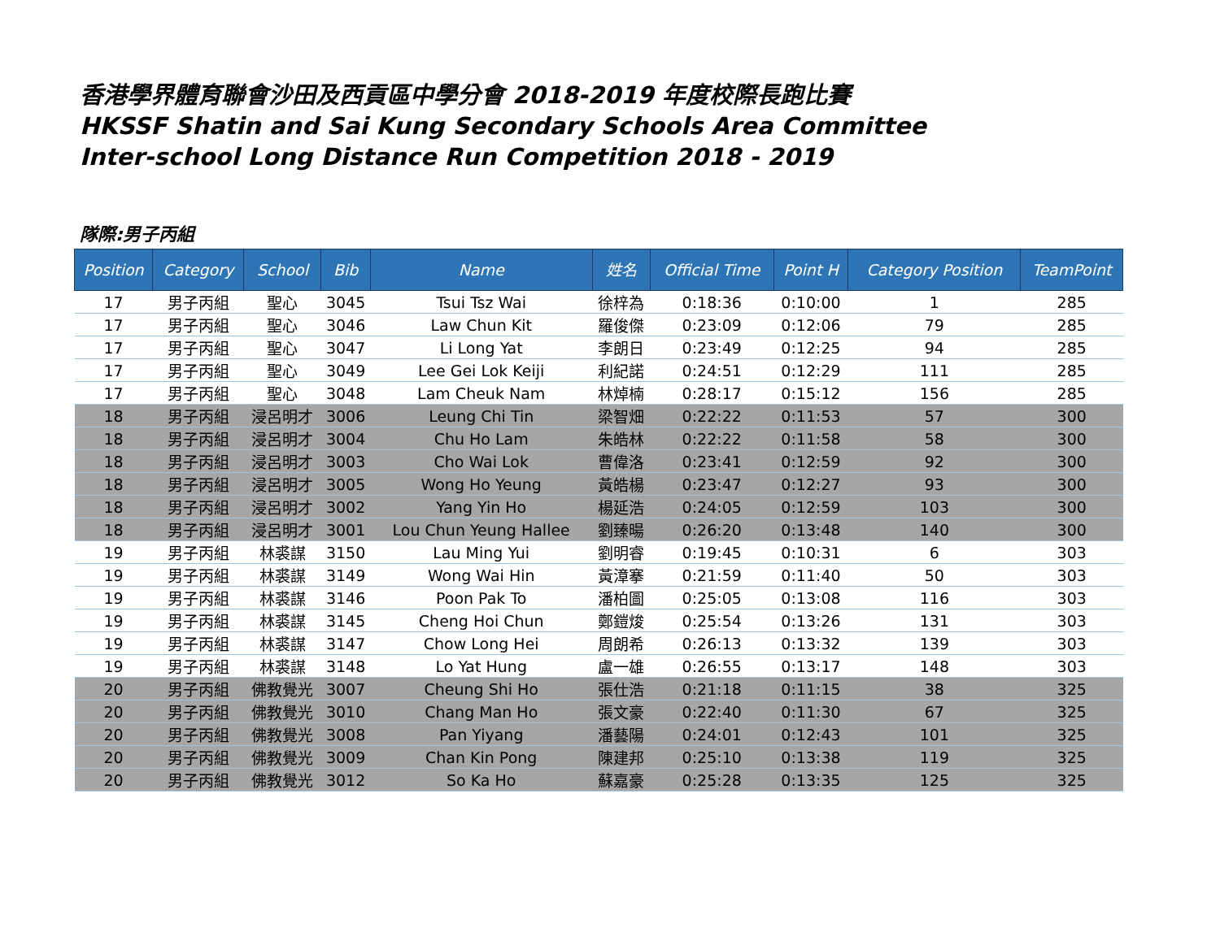香港學界體育聯會沙田及西貢區中學分會 2018-2019 年度校際長跑比賽
HKSSF Shatin and Sai Kung Secondary Schools Area Committee
Inter-school Long Distance Run Competition 2018 - 2019
隊際:男子丙組
| Position | Category | School | Bib | Name | 姓名 | Official Time | Point H | Category Position | TeamPoint |
| --- | --- | --- | --- | --- | --- | --- | --- | --- | --- |
| 17 | 男子丙組 | 聖心 | 3045 | Tsui Tsz Wai | 徐梓為 | 0:18:36 | 0:10:00 | 1 | 285 |
| 17 | 男子丙組 | 聖心 | 3046 | Law Chun Kit | 羅俊傑 | 0:23:09 | 0:12:06 | 79 | 285 |
| 17 | 男子丙組 | 聖心 | 3047 | Li Long Yat | 李朗日 | 0:23:49 | 0:12:25 | 94 | 285 |
| 17 | 男子丙組 | 聖心 | 3049 | Lee Gei Lok Keiji | 利紀諾 | 0:24:51 | 0:12:29 | 111 | 285 |
| 17 | 男子丙組 | 聖心 | 3048 | Lam Cheuk Nam | 林焯楠 | 0:28:17 | 0:15:12 | 156 | 285 |
| 18 | 男子丙組 | 浸呂明才 | 3006 | Leung Chi Tin | 梁智畑 | 0:22:22 | 0:11:53 | 57 | 300 |
| 18 | 男子丙組 | 浸呂明才 | 3004 | Chu Ho Lam | 朱皓林 | 0:22:22 | 0:11:58 | 58 | 300 |
| 18 | 男子丙組 | 浸呂明才 | 3003 | Cho Wai Lok | 曹偉洛 | 0:23:41 | 0:12:59 | 92 | 300 |
| 18 | 男子丙組 | 浸呂明才 | 3005 | Wong Ho Yeung | 黃皓楊 | 0:23:47 | 0:12:27 | 93 | 300 |
| 18 | 男子丙組 | 浸呂明才 | 3002 | Yang Yin Ho | 楊延浩 | 0:24:05 | 0:12:59 | 103 | 300 |
| 18 | 男子丙組 | 浸呂明才 | 3001 | Lou Chun Yeung Hallee | 劉臻暘 | 0:26:20 | 0:13:48 | 140 | 300 |
| 19 | 男子丙組 | 林裘謀 | 3150 | Lau Ming Yui | 劉明睿 | 0:19:45 | 0:10:31 | 6 | 303 |
| 19 | 男子丙組 | 林裘謀 | 3149 | Wong Wai Hin | 黃漳搴 | 0:21:59 | 0:11:40 | 50 | 303 |
| 19 | 男子丙組 | 林裘謀 | 3146 | Poon Pak To | 潘柏圖 | 0:25:05 | 0:13:08 | 116 | 303 |
| 19 | 男子丙組 | 林裘謀 | 3145 | Cheng Hoi Chun | 鄭鎧焌 | 0:25:54 | 0:13:26 | 131 | 303 |
| 19 | 男子丙組 | 林裘謀 | 3147 | Chow Long Hei | 周朗希 | 0:26:13 | 0:13:32 | 139 | 303 |
| 19 | 男子丙組 | 林裘謀 | 3148 | Lo Yat Hung | 盧一雄 | 0:26:55 | 0:13:17 | 148 | 303 |
| 20 | 男子丙組 | 佛教覺光 | 3007 | Cheung Shi Ho | 張仕浩 | 0:21:18 | 0:11:15 | 38 | 325 |
| 20 | 男子丙組 | 佛教覺光 | 3010 | Chang Man Ho | 張文豪 | 0:22:40 | 0:11:30 | 67 | 325 |
| 20 | 男子丙組 | 佛教覺光 | 3008 | Pan Yiyang | 潘藝陽 | 0:24:01 | 0:12:43 | 101 | 325 |
| 20 | 男子丙組 | 佛教覺光 | 3009 | Chan Kin Pong | 陳建邦 | 0:25:10 | 0:13:38 | 119 | 325 |
| 20 | 男子丙組 | 佛教覺光 | 3012 | So Ka Ho | 蘇嘉豪 | 0:25:28 | 0:13:35 | 125 | 325 |